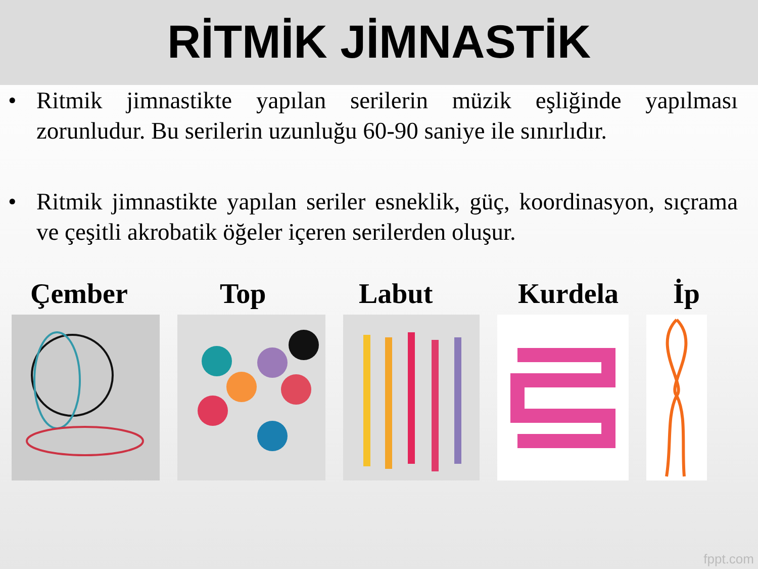RİTMİK JİMNASTİK
• Ritmik jimnastikte yapılan serilerin müzik eşliğinde yapılması zorunludur. Bu serilerin uzunluğu 60-90 saniye ile sınırlıdır.
• Ritmik jimnastikte yapılan seriler esneklik, güç, koordinasyon, sıçrama ve çeşitli akrobatik öğeler içeren serilerden oluşur.
Çember Top Labut Kurdela İp
fppt.com